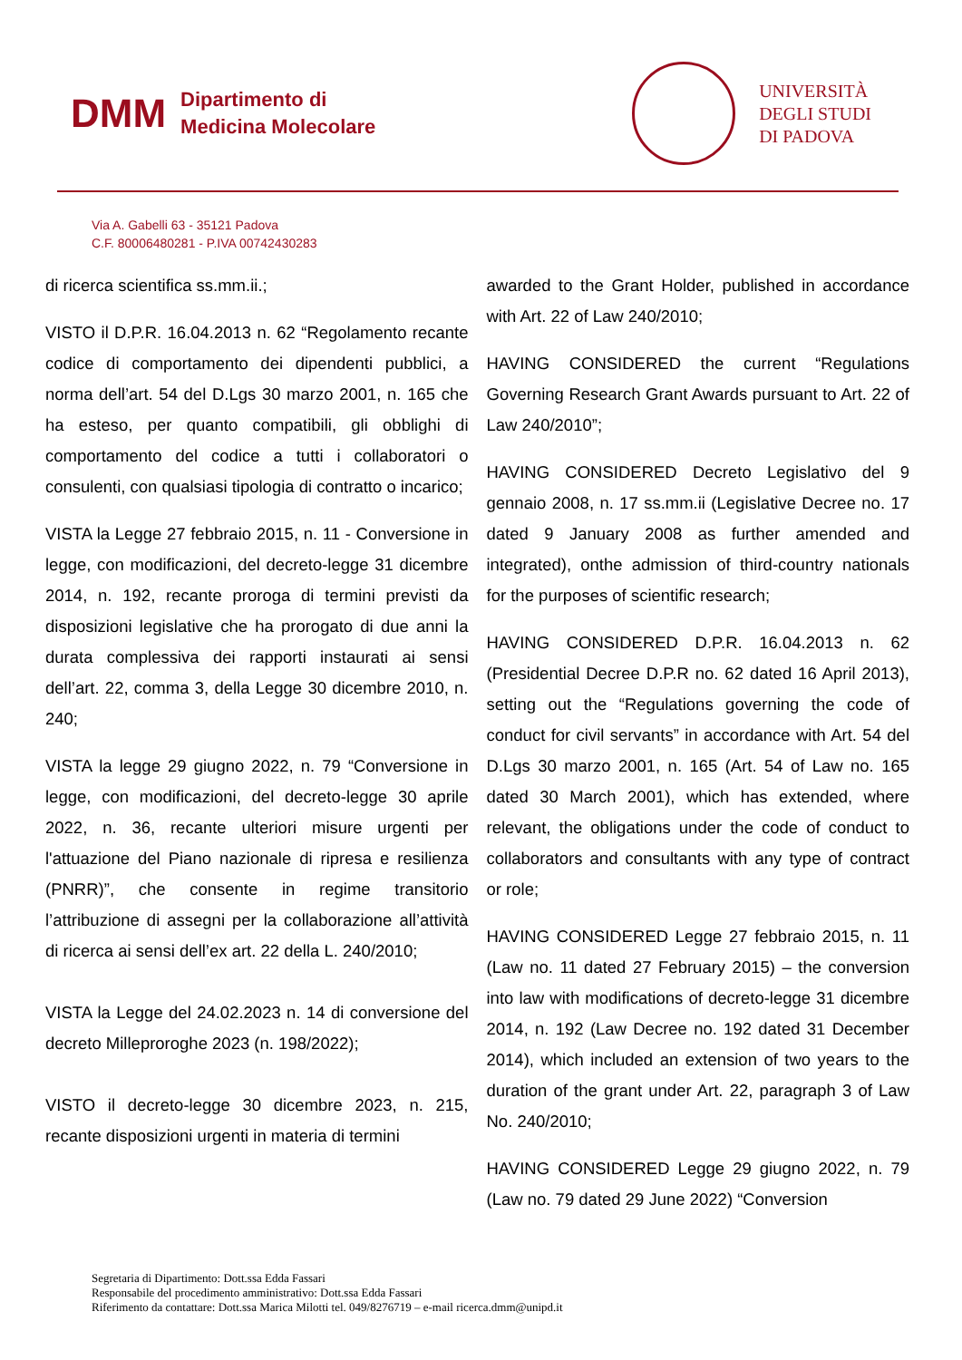DMM
Dipartimento di
Medicina Molecolare
UNIVERSITÀ
DEGLI STUDI
DI PADOVA
Via A. Gabelli 63 - 35121 Padova
C.F. 80006480281 - P.IVA 00742430283
di ricerca scientifica ss.mm.ii.;
VISTO il D.P.R. 16.04.2013 n. 62 “Regolamento recante codice di comportamento dei dipendenti pubblici, a norma dell’art. 54 del D.Lgs 30 marzo 2001, n. 165 che ha esteso, per quanto compatibili, gli obblighi di comportamento del codice a tutti i collaboratori o consulenti, con qualsiasi tipologia di contratto o incarico;
VISTA la Legge 27 febbraio 2015, n. 11 - Conversione in legge, con modificazioni, del decreto-legge 31 dicembre 2014, n. 192, recante proroga di termini previsti da disposizioni legislative che ha prorogato di due anni la durata complessiva dei rapporti instaurati ai sensi dell’art. 22, comma 3, della Legge 30 dicembre 2010, n. 240;
VISTA la legge 29 giugno 2022, n. 79 “Conversione in legge, con modificazioni, del decreto-legge 30 aprile 2022, n. 36, recante ulteriori misure urgenti per l'attuazione del Piano nazionale di ripresa e resilienza (PNRR)”, che consente in regime transitorio l’attribuzione di assegni per la collaborazione all’attività di ricerca ai sensi dell’ex art. 22 della L. 240/2010;
VISTA la Legge del 24.02.2023 n. 14 di conversione del decreto Milleproroghe 2023 (n. 198/2022);
VISTO il decreto-legge 30 dicembre 2023, n. 215, recante disposizioni urgenti in materia di termini
awarded to the Grant Holder, published in accordance with Art. 22 of Law 240/2010;
HAVING CONSIDERED the current “Regulations Governing Research Grant Awards pursuant to Art. 22 of Law 240/2010”;
HAVING CONSIDERED Decreto Legislativo del 9 gennaio 2008, n. 17 ss.mm.ii (Legislative Decree no. 17 dated 9 January 2008 as further amended and integrated), onthe admission of third-country nationals for the purposes of scientific research;
HAVING CONSIDERED D.P.R. 16.04.2013 n. 62 (Presidential Decree D.P.R no. 62 dated 16 April 2013), setting out the “Regulations governing the code of conduct for civil servants” in accordance with Art. 54 del D.Lgs 30 marzo 2001, n. 165 (Art. 54 of Law no. 165 dated 30 March 2001), which has extended, where relevant, the obligations under the code of conduct to collaborators and consultants with any type of contract or role;
HAVING CONSIDERED Legge 27 febbraio 2015, n. 11 (Law no. 11 dated 27 February 2015) – the conversion into law with modifications of decreto-legge 31 dicembre 2014, n. 192 (Law Decree no. 192 dated 31 December 2014), which included an extension of two years to the duration of the grant under Art. 22, paragraph 3 of Law No. 240/2010;
HAVING CONSIDERED Legge 29 giugno 2022, n. 79 (Law no. 79 dated 29 June 2022) “Conversion
Segretaria di Dipartimento: Dott.ssa Edda Fassari
Responsabile del procedimento amministrativo: Dott.ssa Edda Fassari
Riferimento da contattare: Dott.ssa Marica Milotti tel. 049/8276719 – e-mail ricerca.dmm@unipd.it